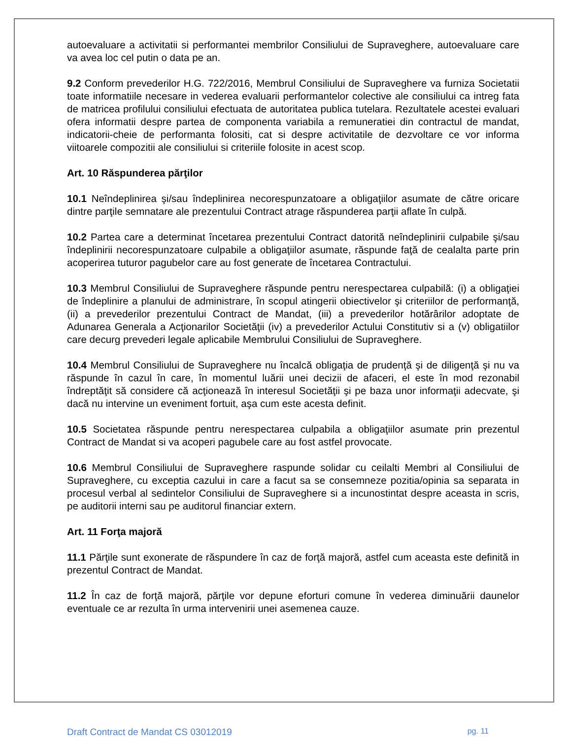autoevaluare a activitatii si performantei membrilor Consiliului de Supraveghere, autoevaluare care va avea loc cel putin o data pe an.
9.2 Conform prevederilor H.G. 722/2016, Membrul Consiliului de Supraveghere va furniza Societatii toate informatiile necesare in vederea evaluarii performantelor colective ale consiliului ca intreg fata de matricea profilului consiliului efectuata de autoritatea publica tutelara. Rezultatele acestei evaluari ofera informatii despre partea de componenta variabila a remuneratiei din contractul de mandat, indicatorii-cheie de performanta folositi, cat si despre activitatile de dezvoltare ce vor informa viitoarele compozitii ale consiliului si criteriile folosite in acest scop.
Art. 10 Răspunderea părţilor
10.1 Neîndeplinirea şi/sau îndeplinirea necorespunzatoare a obligaţiilor asumate de către oricare dintre parţile semnatare ale prezentului Contract atrage răspunderea parţii aflate în culpă.
10.2 Partea care a determinat încetarea prezentului Contract datorită neîndeplinirii culpabile şi/sau îndeplinirii necorespunzatoare culpabile a obligaţiilor asumate, răspunde faţă de cealalta parte prin acoperirea tuturor pagubelor care au fost generate de încetarea Contractului.
10.3 Membrul Consiliului de Supraveghere răspunde pentru nerespectarea culpabilă: (i) a obligaţiei de îndeplinire a planului de administrare, în scopul atingerii obiectivelor şi criteriilor de performanţă, (ii) a prevederilor prezentului Contract de Mandat, (iii) a prevederilor hotărârilor adoptate de Adunarea Generala a Acţionarilor Societăţii (iv) a prevederilor Actului Constitutiv si a (v) obligatiilor care decurg prevederi legale aplicabile Membrului Consiliului de Supraveghere.
10.4 Membrul Consiliului de Supraveghere nu încalcă obligaţia de prudenţă şi de diligenţă şi nu va răspunde în cazul în care, în momentul luării unei decizii de afaceri, el este în mod rezonabil îndreptăţit să considere că acţionează în interesul Societăţii şi pe baza unor informaţii adecvate, şi dacă nu intervine un eveniment fortuit, aşa cum este acesta definit.
10.5 Societatea răspunde pentru nerespectarea culpabila a obligaţiilor asumate prin prezentul Contract de Mandat si va acoperi pagubele care au fost astfel provocate.
10.6 Membrul Consiliului de Supraveghere raspunde solidar cu ceilalti Membri al Consiliului de Supraveghere, cu exceptia cazului in care a facut sa se consemneze pozitia/opinia sa separata in procesul verbal al sedintelor Consiliului de Supraveghere si a incunostintat despre aceasta in scris, pe auditorii interni sau pe auditorul financiar extern.
Art. 11 Forţa majoră
11.1 Părţile sunt exonerate de răspundere în caz de forţă majoră, astfel cum aceasta este definită in prezentul Contract de Mandat.
11.2 În caz de forţă majoră, părţile vor depune eforturi comune în vederea diminuării daunelor eventuale ce ar rezulta în urma intervenirii unei asemenea cauze.
Draft Contract de Mandat CS 03012019 pg. 11